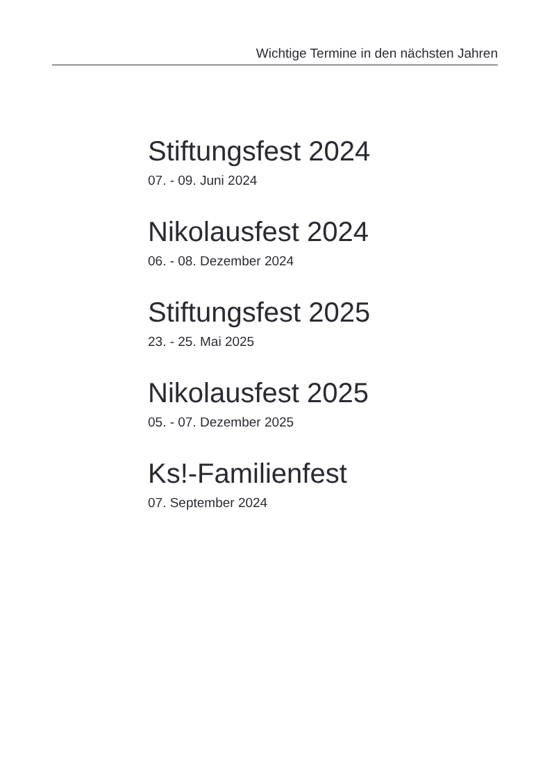Wichtige Termine in den nächsten Jahren
Stiftungsfest 2024
07. - 09. Juni 2024
Nikolausfest 2024
06. - 08. Dezember 2024
Stiftungsfest 2025
23. - 25. Mai 2025
Nikolausfest 2025
05. - 07. Dezember 2025
Ks!-Familienfest
07. September 2024